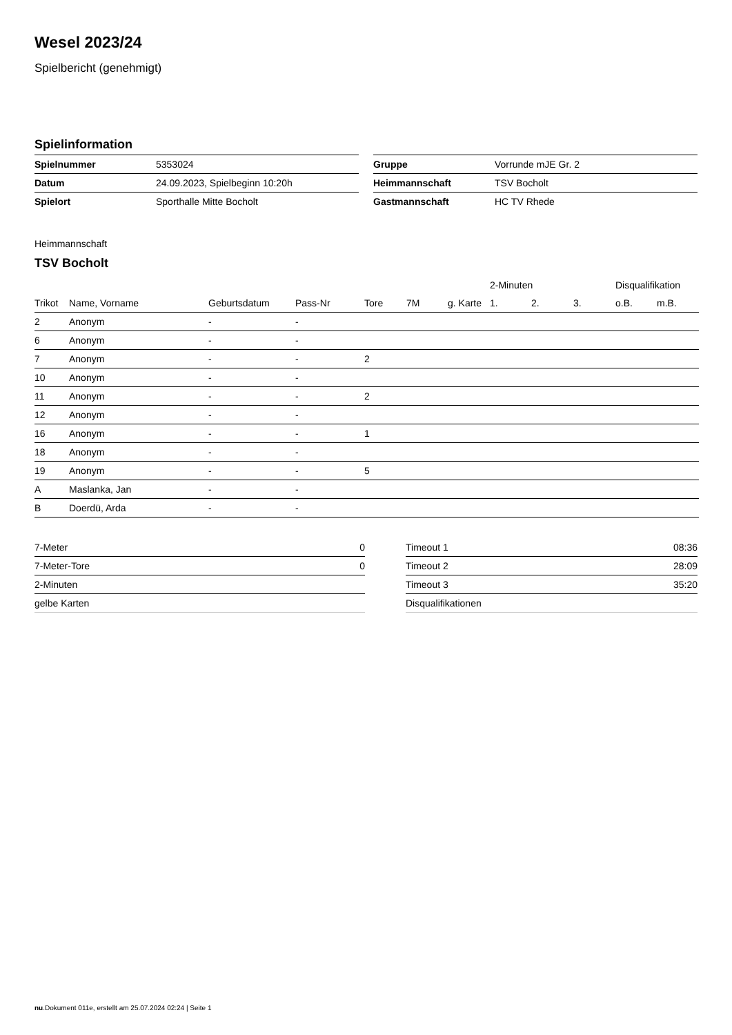Wesel 2023/24
Spielbericht (genehmigt)
Spielinformation
| Spielnummer | 5353024 |
| Datum | 24.09.2023, Spielbeginn 10:20h |
| Spielort | Sporthalle Mitte Bocholt |
| Gruppe | Vorrunde mJE Gr. 2 |
| Heimmannschaft | TSV Bocholt |
| Gastmannschaft | HC TV Rhede |
Heimmannschaft
TSV Bocholt
| | | | | | | | 2-Minuten | | | Disqualifikation | |
| --- | --- | --- | --- | --- | --- | --- | --- | --- | --- | --- | --- |
| Trikot | Name, Vorname | Geburtsdatum | Pass-Nr | Tore | 7M | g. Karte | 1. | 2. | 3. | o.B. | m.B. |
| 2 | Anonym | - | - | | | | | | | | |
| 6 | Anonym | - | - | | | | | | | | |
| 7 | Anonym | - | - | 2 | | | | | | | |
| 10 | Anonym | - | - | | | | | | | | |
| 11 | Anonym | - | - | 2 | | | | | | | |
| 12 | Anonym | - | - | | | | | | | | |
| 16 | Anonym | - | - | 1 | | | | | | | |
| 18 | Anonym | - | - | | | | | | | | |
| 19 | Anonym | - | - | 5 | | | | | | | |
| A | Maslanka, Jan | - | - | | | | | | | | |
| B | Doerdü, Arda | - | - | | | | | | | | |
| 7-Meter | 0 |
| 7-Meter-Tore | 0 |
| 2-Minuten | |
| gelbe Karten | |
| Timeout 1 | 08:36 |
| Timeout 2 | 28:09 |
| Timeout 3 | 35:20 |
| Disqualifikationen | |
nu.Dokument 011e, erstellt am 25.07.2024 02:24 | Seite 1